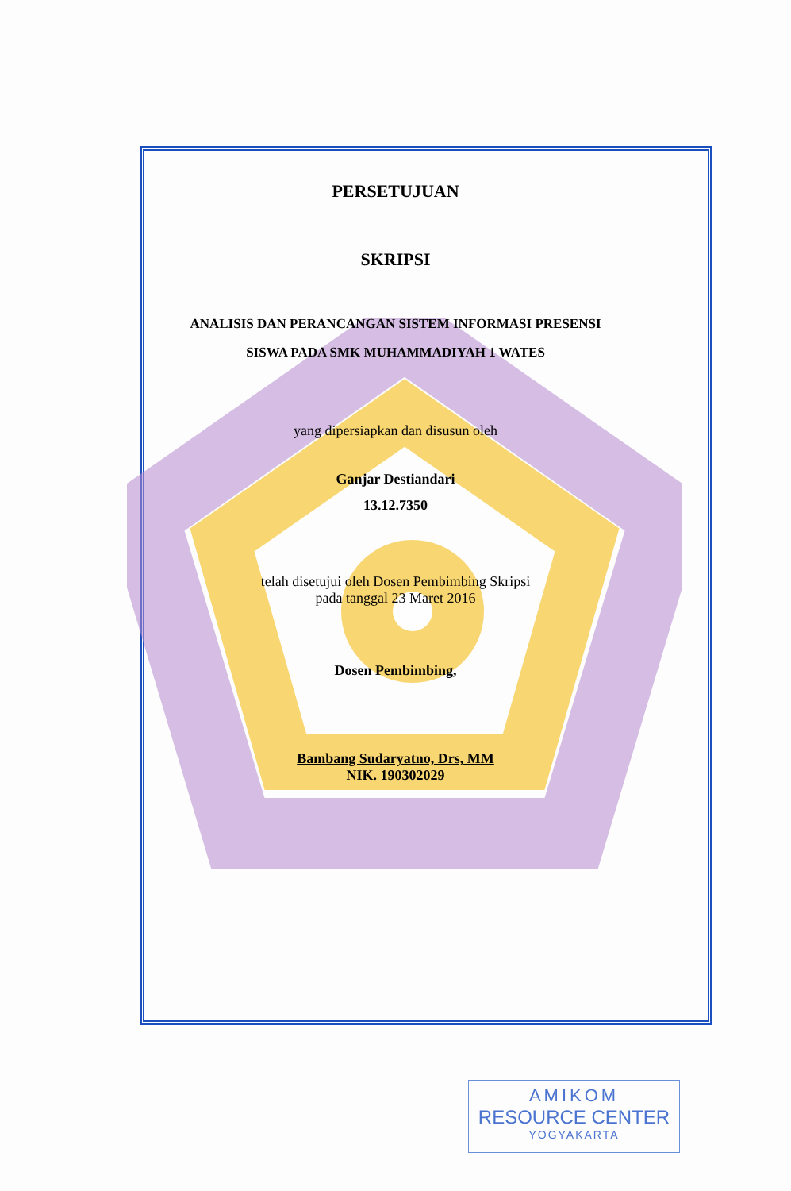PERSETUJUAN
SKRIPSI
ANALISIS DAN PERANCANGAN SISTEM INFORMASI PRESENSI
SISWA PADA SMK MUHAMMADIYAH 1 WATES
yang dipersiapkan dan disusun oleh
Ganjar Destiandari
13.12.7350
telah disetujui oleh Dosen Pembimbing Skripsi
pada tanggal 23 Maret 2016
Dosen Pembimbing,
Bambang Sudaryatno, Drs, MM
NIK. 190302029
AMIKOM
RESOURCE CENTER
YOGYAKARTA